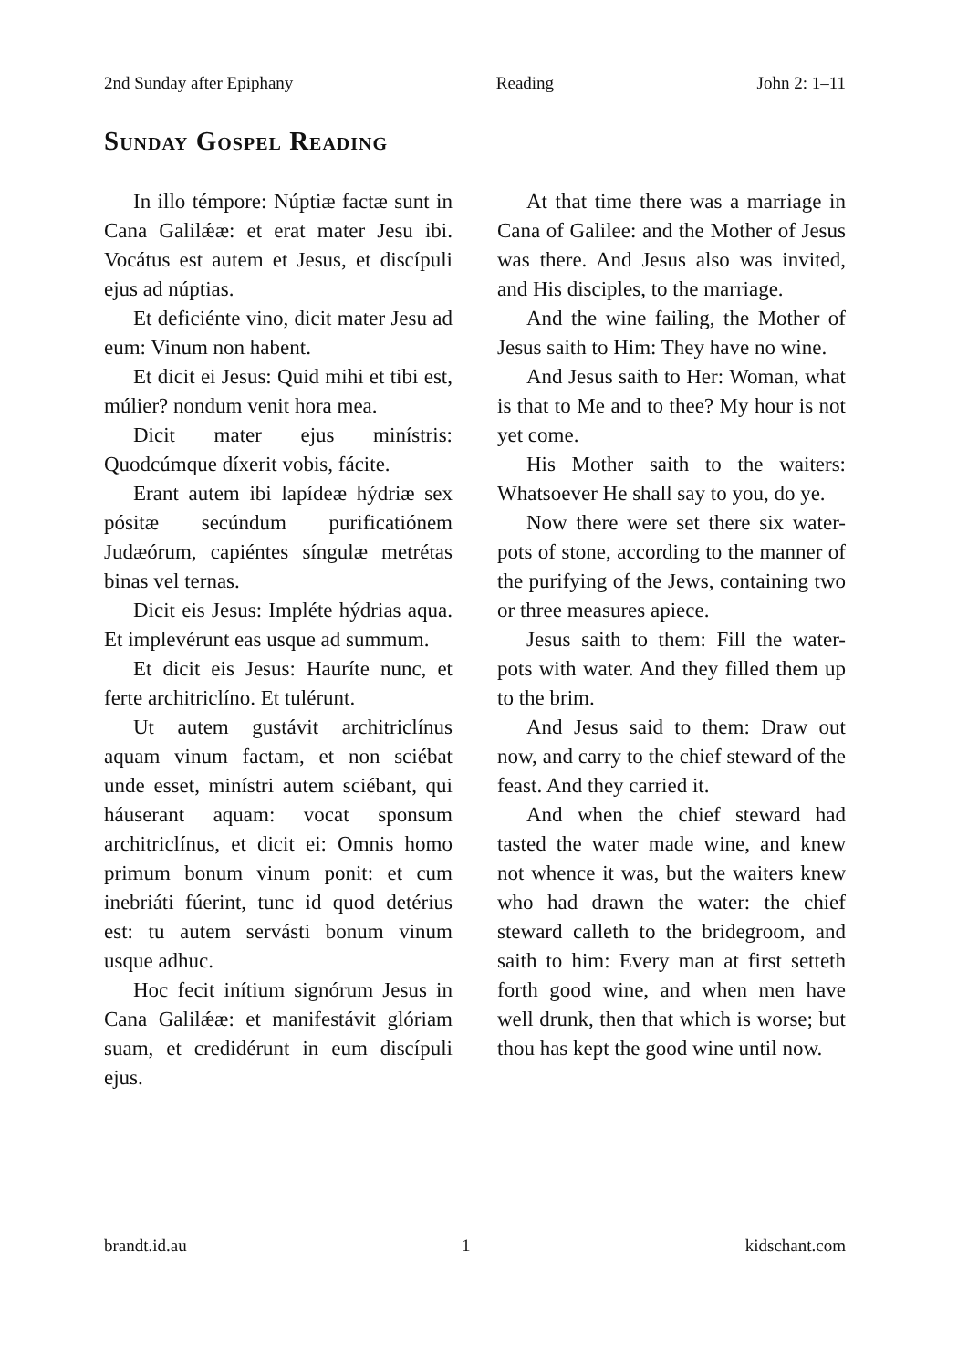2nd Sunday after Epiphany Reading John 2: 1–11
Sunday Gospel Reading
In illo témpore: Núptiæ factæ sunt in Cana Galilǽæ: et erat mater Jesu ibi. Vocátus est autem et Jesus, et discípuli ejus ad núptias.
Et deficiénte vino, dicit mater Jesu ad eum: Vinum non habent.
Et dicit ei Jesus: Quid mihi et tibi est, múlier? nondum venit hora mea.
Dicit mater ejus minístris: Quodcúmque díxerit vobis, fácite.
Erant autem ibi lapídeæ hýdriæ sex pósitæ secúndum purificatiónem Judæórum, capiéntes síngulæ metrétas binas vel ternas.
Dicit eis Jesus: Impléte hýdrias aqua. Et implevérunt eas usque ad summum.
Et dicit eis Jesus: Hauríte nunc, et ferte architriclíno. Et tulérunt.
Ut autem gustávit architriclínus aquam vinum factam, et non sciébat unde esset, minístri autem sciébant, qui háuserant aquam: vocat sponsum architriclínus, et dicit ei: Omnis homo primum bonum vinum ponit: et cum inebriáti fúerint, tunc id quod detérius est: tu autem servásti bonum vinum usque adhuc.
Hoc fecit inítium signórum Jesus in Cana Galilǽæ: et manifestávit glóriam suam, et credidérunt in eum discípuli ejus.
At that time there was a marriage in Cana of Galilee: and the Mother of Jesus was there. And Jesus also was invited, and His disciples, to the marriage.
And the wine failing, the Mother of Jesus saith to Him: They have no wine.
And Jesus saith to Her: Woman, what is that to Me and to thee? My hour is not yet come.
His Mother saith to the waiters: Whatsoever He shall say to you, do ye.
Now there were set there six water-pots of stone, according to the manner of the purifying of the Jews, containing two or three measures apiece.
Jesus saith to them: Fill the water-pots with water. And they filled them up to the brim.
And Jesus said to them: Draw out now, and carry to the chief steward of the feast. And they carried it.
And when the chief steward had tasted the water made wine, and knew not whence it was, but the waiters knew who had drawn the water: the chief steward calleth to the bridegroom, and saith to him: Every man at first setteth forth good wine, and when men have well drunk, then that which is worse; but thou has kept the good wine until now.
brandt.id.au 1 kidschant.com